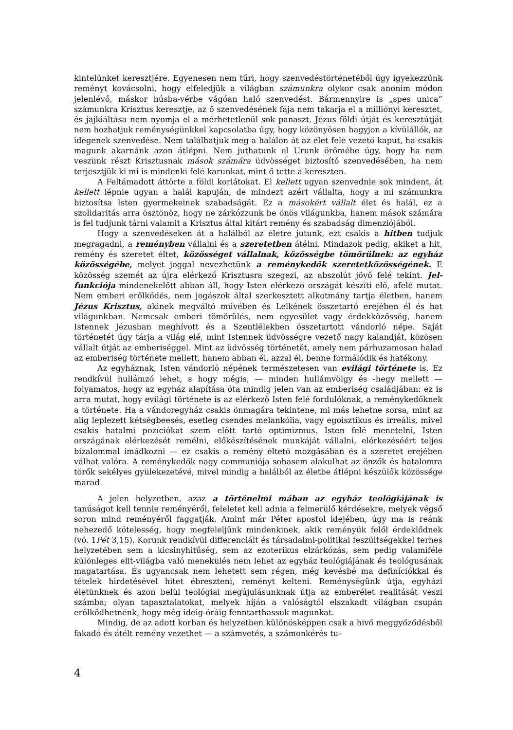kintelünket keresztjére. Egyenesen nem tűri, hogy szenvedéstörténetéből úgy igyekezzünk reményt kovácsolni, hogy elfeledjük a világban számunkra olykor csak anonim módon jelenlévő, máskor húsba-vérbe vágóan haló szenvedést. Bármennyire is „spes unica” számunkra Krisztus keresztje, az ő szenvedésének fája nem takarja el a milliónyi keresztet, és jajkiáltása nem nyomja el a mérhetetlenül sok panaszt. Jézus földi útját és keresztútját nem hozhatjuk reménységünkkel kapcsolatba úgy, hogy közönyösen hagyjon a kívülállók, az idegenek szenvedése. Nem találhatjuk meg a halálon át az élet felé vezető kaput, ha csakis magunk akarnánk azon átlépni. Nem juthatunk el Urunk örömébe úgy, hogy ha nem veszünk részt Krisztusnak mások számára üdvösséget biztosító szenvedésében, ha nem terjesztjük ki mi is mindenki felé karunkat, mint ő tette a kereszten.
A Feltámadott áttörte a földi korlátokat. El kellett ugyan szenvednie sok mindent, át kellett lépnie ugyan a halál kapuján, de mindezt azért vállalta, hogy a mi számunkra biztosítsa Isten gyermekeinek szabadságát. Ez a másokért vállalt élet és halál, ez a szolidaritás arra ösztönöz, hogy ne zárkózzunk be önös világunkba, hanem mások számára is fel tudjunk tárni valamit a Krisztus által kitárt remény és szabadság dimenziójából.
Hogy a szenvedéseken át a halálból az életre jutunk, ezt csakis a hitben tudjuk megragadni, a reményben vállalni és a szeretetben átélni. Mindazok pedig, akiket a hit, remény és szeretet éltet, közösséget vállalnak, közösségbe tömörülnek: az egyház közösségébe, melyet joggal nevezhetünk a reménykedők szeretetközösségének. E közösség szemét az újra elérkező Krisztusra szegezi, az abszolút jövő felé tekint. Jel-funkciója mindenekelőtt abban áll, hogy Isten elérkező országát készíti elő, afelé mutat. Nem emberi erőlködés, nem jogászok által szerkesztett alkotmány tartja életben, hanem Jézus Krisztus, akinek megváltó művében és Lelkének összetartó erejében él és hat világunkban. Nemcsak emberi tömörülés, nem egyesület vagy érdekközösség, hanem Istennek Jézusban meghívott és a Szentlélekben összetartott vándorló népe. Saját történetét úgy tárja a világ elé, mint Istennek üdvösségre vezető nagy kalandját, közösen vállalt útját az emberiséggel. Mint az üdvösség történetét, amely nem párhuzamosan halad az emberiség története mellett, hanem abban él, azzal él, benne formálódik és hatékony.
Az egyháznak, Isten vándorló népének természetesen van evilági története is. Ez rendkívül hullámzó lehet, s hogy mégis, — minden hullámvölgy és -hegy mellett — folyamatos, hogy az egyház alapítása óta mindig jelen van az emberiség családjában: ez is arra mutat, hogy evilági története is az elérkező Isten felé fordulóknak, a reménykedőknek a története. Ha a vándoregyház csakis önmagára tekintene, mi más lehetne sorsa, mint az alig leplezett kétségbeesés, esetleg csendes melankólia, vagy egoisztikus és irreális, mivel csakis hatalmi pozíciókat szem előtt tartó optimizmus. Isten felé menetelni, Isten országának elérkezését remélni, előkészítésének munkáját vállalni, elérkezéséért teljes bizalommal imádkozni — ez csakis a remény éltető mozgásában és a szeretet erejében válhat valóra. A reménykedők nagy communiója sohasem alakulhat az önzők és hatalomra törők sekélyes gyülekezetévé, mivel mindig a halálból az életbe átlépni készülők közössége marad.
A jelen helyzetben, azaz a történelmi mában az egyház teológiájának is tanúságot kell tennie reményéről, feleletet kell adnia a felmerülő kérdésekre, melyek végső soron mind reményéről faggatják. Amint már Péter apostol idejében, úgy ma is reánk nehezedő kötelesség, hogy megfeleljünk mindenkinek, akik reményük felől érdeklődnek (vö. 1Pét 3,15). Korunk rendkívül differenciált és társadalmi-politikai feszültségekkel terhes helyzetében sem a kicsinyhitűség, sem az ezoterikus elzárkózás, sem pedig valamiféle különleges elit-világba való menekülés nem lehet az egyház teológiájának és teológusának magatartása. És ugyancsak nem lehetett sem régen, még kevésbé ma definíciókkal és tételek hirdetésével hitet ébreszteni, reményt kelteni. Reménységünk útja, egyházi életünknek és azon belül teológiai megújulásunknak útja az emberélet realitását veszi számba; olyan tapasztalatokat, melyek híján a valóságtól elszakadt világban csupán erőlködhetnénk, hogy még ideig-óráig fenntarthassuk magunkat.
Mindig, de az adott korban és helyzetben különösképpen csak a hivő meggyőződésből fakadó és átélt remény vezethet — a számvetés, a számonkérés tu-
4